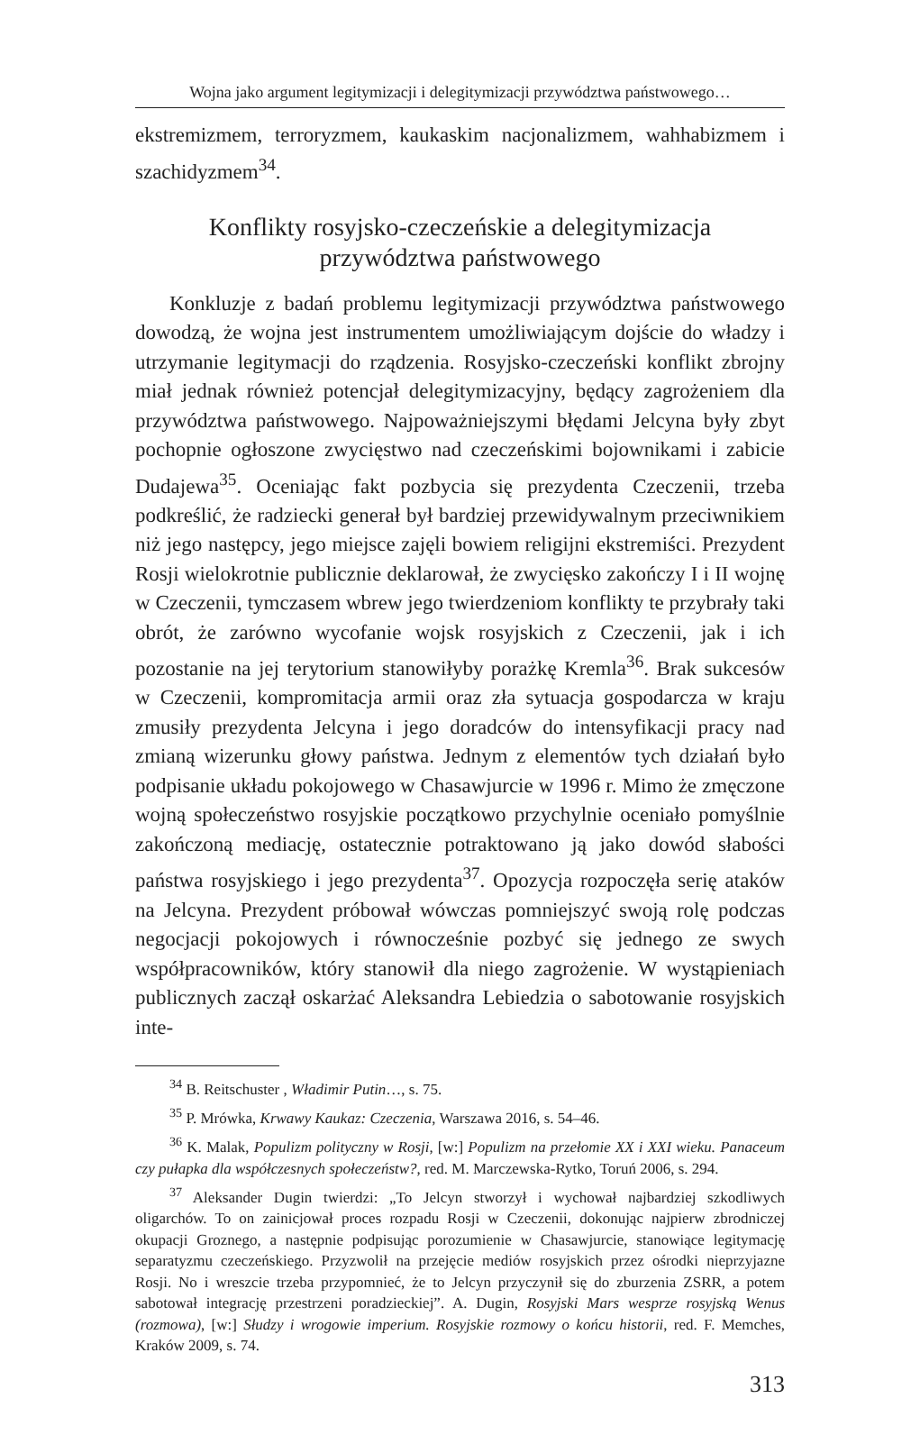Wojna jako argument legitymizacji i delegitymizacji przywództwa państwowego…
ekstremizmem, terroryzmem, kaukaskim nacjonalizmem, wahhabizmem i szachidyzmem<sup>34</sup>.
Konflikty rosyjsko-czeczeńskie a delegitymizacja
przywództwa państwowego
Konkluzje z badań problemu legitymizacji przywództwa państwowego dowodzą, że wojna jest instrumentem umożliwiającym dojście do władzy i utrzymanie legitymacji do rządzenia. Rosyjsko-czeczeński konflikt zbrojny miał jednak również potencjał delegitymizacyjny, będący zagrożeniem dla przywództwa państwowego. Najpoważniejszymi błędami Jelcyna były zbyt pochopnie ogłoszone zwycięstwo nad czeczeńskimi bojownikami i zabicie Dudajewa<sup>35</sup>. Oceniając fakt pozbycia się prezydenta Czeczenii, trzeba podkreślić, że radziecki generał był bardziej przewidywalnym przeciwnikiem niż jego następcy, jego miejsce zajęli bowiem religijni ekstremiści. Prezydent Rosji wielokrotnie publicznie deklarował, że zwycięsko zakończy I i II wojnę w Czeczenii, tymczasem wbrew jego twierdzeniom konflikty te przybrały taki obrót, że zarówno wycofanie wojsk rosyjskich z Czeczenii, jak i ich pozostanie na jej terytorium stanowiłyby porażkę Kremla<sup>36</sup>. Brak sukcesów w Czeczenii, kompromitacja armii oraz zła sytuacja gospodarcza w kraju zmusiły prezydenta Jelcyna i jego doradców do intensyfikacji pracy nad zmianą wizerunku głowy państwa. Jednym z elementów tych działań było podpisanie układu pokojowego w Chasawjurcie w 1996 r. Mimo że zmęczone wojną społeczeństwo rosyjskie początkowo przychylnie oceniało pomyślnie zakończoną mediację, ostatecznie potraktowano ją jako dowód słabości państwa rosyjskiego i jego prezydenta<sup>37</sup>. Opozycja rozpoczęła serię ataków na Jelcyna. Prezydent próbował wówczas pomniejszyć swoją rolę podczas negocjacji pokojowych i równocześnie pozbyć się jednego ze swych współpracowników, który stanowił dla niego zagrożenie. W wystąpieniach publicznych zaczął oskarżać Aleksandra Lebiedzia o sabotowanie rosyjskich inte-
<sup>34</sup> B. Reitschuster , Władimir Putin…, s. 75.
<sup>35</sup> P. Mrówka, Krwawy Kaukaz: Czeczenia, Warszawa 2016, s. 54–46.
<sup>36</sup> K. Malak, Populizm polityczny w Rosji, [w:] Populizm na przełomie XX i XXI wieku. Panaceum czy pułapka dla współczesnych społeczeństw?, red. M. Marczewska-Rytko, Toruń 2006, s. 294.
<sup>37</sup> Aleksander Dugin twierdzi: „To Jelcyn stworzył i wychował najbardziej szkodliwych oligarchów. To on zainicjował proces rozpadu Rosji w Czeczenii, dokonując najpierw zbrodniczej okupacji Groznego, a następnie podpisując porozumienie w Chasawjurcie, stanowiące legitymację separatyzmu czeczeńskiego. Przyzwolił na przejęcie mediów rosyjskich przez ośrodki nieprzyjazne Rosji. No i wreszcie trzeba przypomnieć, że to Jelcyn przyczynił się do zburzenia ZSRR, a potem sabotował integrację przestrzeni poradzieckiej”. A. Dugin, Rosyjski Mars wesprze rosyjską Wenus (rozmowa), [w:] Słudzy i wrogowie imperium. Rosyjskie rozmowy o końcu historii, red. F. Memches, Kraków 2009, s. 74.
313